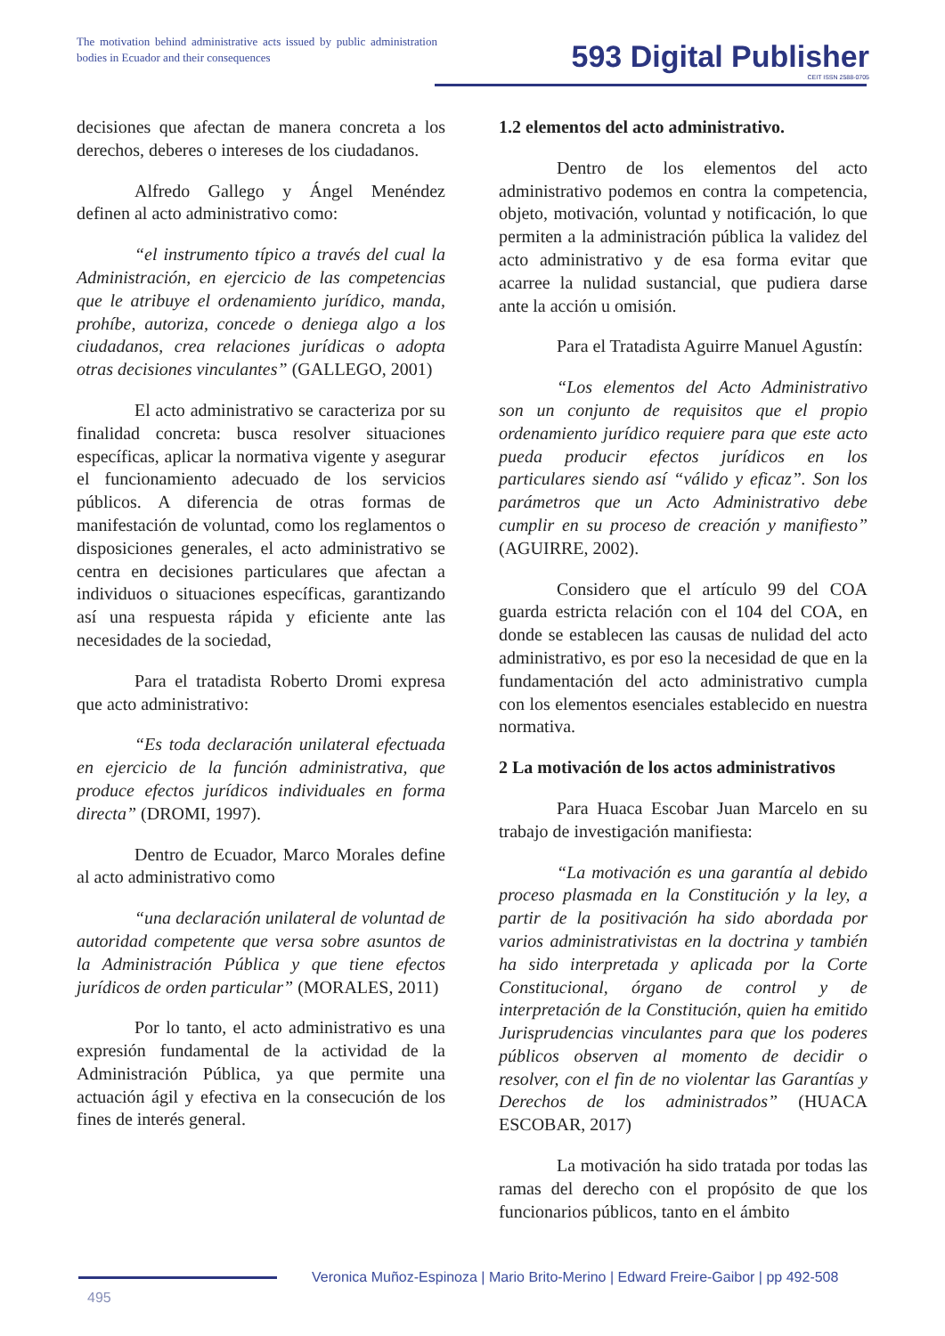The motivation behind administrative acts issued by public administration bodies in Ecuador and their consequences
593 Digital Publisher
CEIT ISSN 2588-0705
decisiones que afectan de manera concreta a los derechos, deberes o intereses de los ciudadanos.
Alfredo Gallego y Ángel Menéndez definen al acto administrativo como:
“el instrumento típico a través del cual la Administración, en ejercicio de las competencias que le atribuye el ordenamiento jurídico, manda, prohíbe, autoriza, concede o deniega algo a los ciudadanos, crea relaciones jurídicas o adopta otras decisiones vinculantes” (GALLEGO, 2001)
El acto administrativo se caracteriza por su finalidad concreta: busca resolver situaciones específicas, aplicar la normativa vigente y asegurar el funcionamiento adecuado de los servicios públicos. A diferencia de otras formas de manifestación de voluntad, como los reglamentos o disposiciones generales, el acto administrativo se centra en decisiones particulares que afectan a individuos o situaciones específicas, garantizando así una respuesta rápida y eficiente ante las necesidades de la sociedad,
Para el tratadista Roberto Dromi expresa que acto administrativo:
“Es toda declaración unilateral efectuada en ejercicio de la función administrativa, que produce efectos jurídicos individuales en forma directa” (DROMI, 1997).
Dentro de Ecuador, Marco Morales define al acto administrativo como
“una declaración unilateral de voluntad de autoridad competente que versa sobre asuntos de la Administración Pública y que tiene efectos jurídicos de orden particular” (MORALES, 2011)
Por lo tanto, el acto administrativo es una expresión fundamental de la actividad de la Administración Pública, ya que permite una actuación ágil y efectiva en la consecución de los fines de interés general.
1.2 elementos del acto administrativo.
Dentro de los elementos del acto administrativo podemos en contra la competencia, objeto, motivación, voluntad y notificación, lo que permiten a la administración pública la validez del acto administrativo y de esa forma evitar que acarree la nulidad sustancial, que pudiera darse ante la acción u omisión.
Para el Tratadista Aguirre Manuel Agustín:
“Los elementos del Acto Administrativo son un conjunto de requisitos que el propio ordenamiento jurídico requiere para que este acto pueda producir efectos jurídicos en los particulares siendo así “válido y eficaz”. Son los parámetros que un Acto Administrativo debe cumplir en su proceso de creación y manifiesto” (AGUIRRE, 2002).
Considero que el artículo 99 del COA guarda estricta relación con el 104 del COA, en donde se establecen las causas de nulidad del acto administrativo, es por eso la necesidad de que en la fundamentación del acto administrativo cumpla con los elementos esenciales establecido en nuestra normativa.
2 La motivación de los actos administrativos
Para Huaca Escobar Juan Marcelo en su trabajo de investigación manifiesta:
“La motivación es una garantía al debido proceso plasmada en la Constitución y la ley, a partir de la positivación ha sido abordada por varios administrativistas en la doctrina y también ha sido interpretada y aplicada por la Corte Constitucional, órgano de control y de interpretación de la Constitución, quien ha emitido Jurisprudencias vinculantes para que los poderes públicos observen al momento de decidir o resolver, con el fin de no violentar las Garantías y Derechos de los administrados” (HUACA ESCOBAR, 2017)
La motivación ha sido tratada por todas las ramas del derecho con el propósito de que los funcionarios públicos, tanto en el ámbito
Veronica Muñoz-Espinoza | Mario Brito-Merino | Edward Freire-Gaibor | pp 492-508
495